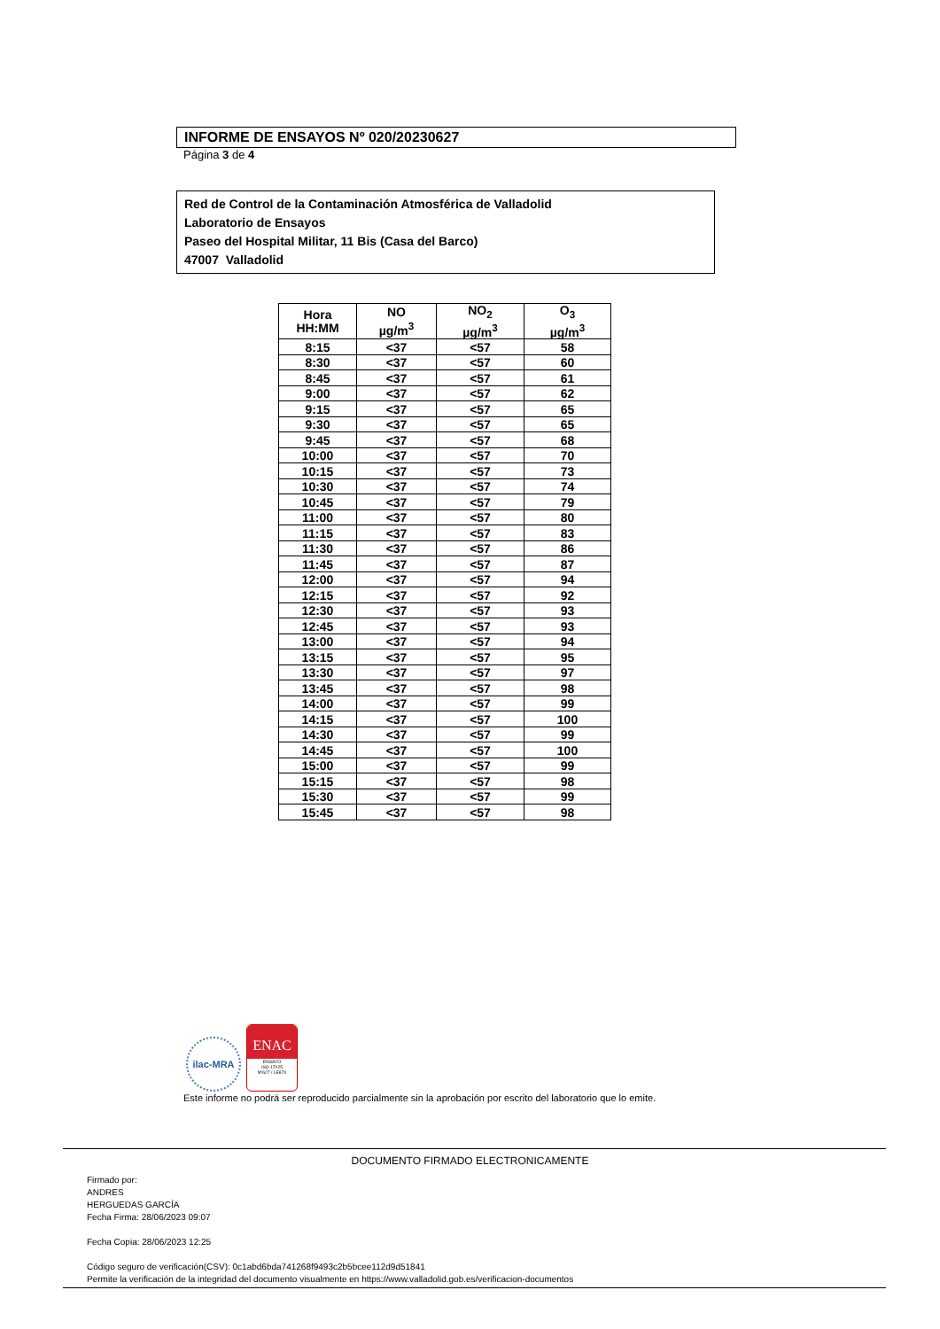INFORME DE ENSAYOS Nº 020/20230627
Página 3 de 4
Red de Control de la Contaminación Atmosférica de Valladolid
Laboratorio de Ensayos
Paseo del Hospital Militar, 11 Bis (Casa del Barco)
47007 Valladolid
| Hora HH:MM | NO µg/m<sup>3</sup> | NO<sub>2</sub> µg/m<sup>3</sup> | O<sub>3</sub> µg/m<sup>3</sup> |
| --- | --- | --- | --- |
| 8:15 | <37 | <57 | 58 |
| 8:30 | <37 | <57 | 60 |
| 8:45 | <37 | <57 | 61 |
| 9:00 | <37 | <57 | 62 |
| 9:15 | <37 | <57 | 65 |
| 9:30 | <37 | <57 | 65 |
| 9:45 | <37 | <57 | 68 |
| 10:00 | <37 | <57 | 70 |
| 10:15 | <37 | <57 | 73 |
| 10:30 | <37 | <57 | 74 |
| 10:45 | <37 | <57 | 79 |
| 11:00 | <37 | <57 | 80 |
| 11:15 | <37 | <57 | 83 |
| 11:30 | <37 | <57 | 86 |
| 11:45 | <37 | <57 | 87 |
| 12:00 | <37 | <57 | 94 |
| 12:15 | <37 | <57 | 92 |
| 12:30 | <37 | <57 | 93 |
| 12:45 | <37 | <57 | 93 |
| 13:00 | <37 | <57 | 94 |
| 13:15 | <37 | <57 | 95 |
| 13:30 | <37 | <57 | 97 |
| 13:45 | <37 | <57 | 98 |
| 14:00 | <37 | <57 | 99 |
| 14:15 | <37 | <57 | 100 |
| 14:30 | <37 | <57 | 99 |
| 14:45 | <37 | <57 | 100 |
| 15:00 | <37 | <57 | 99 |
| 15:15 | <37 | <57 | 98 |
| 15:30 | <37 | <57 | 99 |
| 15:45 | <37 | <57 | 98 |
ilac-MRA
ENAC
ENSAYO
ISO 17025
Nº627 / LE870
Este informe no podrá ser reproducido parcialmente sin la aprobación por escrito del laboratorio que lo emite.
DOCUMENTO FIRMADO ELECTRONICAMENTE
Firmado por:
ANDRES
HERGUEDAS GARCÍA
Fecha Firma: 28/06/2023 09:07
Fecha Copia: 28/06/2023 12:25
Código seguro de verificación(CSV): 0c1abd6bda741268f9493c2b5bcee112d9d51841
Permite la verificación de la integridad del documento visualmente en https://www.valladolid.gob.es/verificacion-documentos